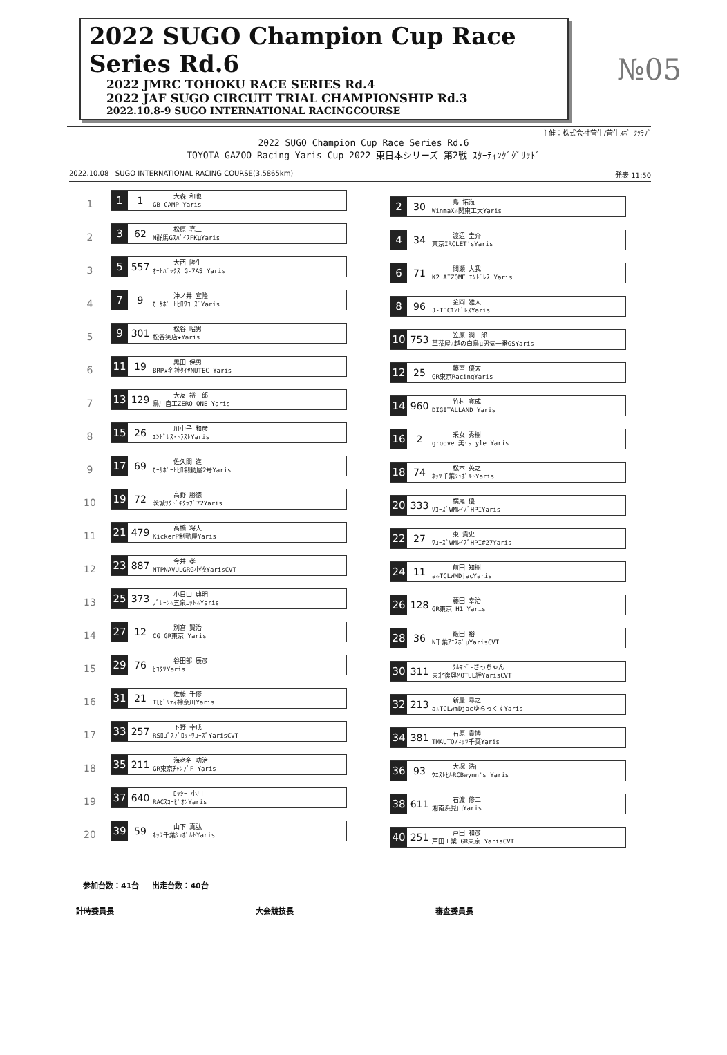2022 SUGO Champion Cup Race Series Rd.6
2022 JMRC TOHOKU RACE SERIES Rd.4
2022 JAF SUGO CIRCUIT TRIAL CHAMPIONSHIP Rd.3
2022.10.8-9 SUGO INTERNATIONAL RACINGCOURSE
№05
主催：株式会社菅生/菅生ｽﾎﾟｰﾂｸﾗﾌﾞ
2022 SUGO Champion Cup Race Series Rd.6
TOYOTA GAZOO Racing Yaris Cup 2022 東日本シリーズ 第2戦 ｽﾀｰﾃｨﾝｸﾞｸﾞﾘｯﾄﾞ
2022.10.08 SUGO INTERNATIONAL RACING COURSE(3.5865km) 発表 11:50
1
1 1
大森 和也
GB CAMP Yaris
2 30
島 拓海
WinmaX☆関東工大Yaris
2
3 62
松原 亮二
N群馬GｽﾊﾟｲｽFKμYaris
4 34
渡辺 圭介
東京IRCLET'sYaris
3
5 557
大西 隆生
ｵｰﾄﾊﾞｯｸｽ G-7AS Yaris
6 71
間瀬 大我
K2 AIZOME ｴﾝﾄﾞﾚｽ Yaris
4
7 9
沖ノ井 宣隆
ｶｰｻﾎﾟｰﾄﾋﾛﾜｺｰｽﾞYaris
8 96
金岡 雅人
J-TECｴﾝﾄﾞﾚｽYaris
5
9 301
松谷 昭男
松谷笑店★Yaris
10 753
笠原 潤一郎
革茶屋☆越の白鳥μ男気一番GSYaris
6
11 19
黒田 保男
BRP★名神ﾀｲﾔNUTEC Yaris
12 25
藤室 優太
GR東京RacingYaris
7
13 129
大友 裕一郎
鳥川自工ZERO ONE Yaris
14 960
竹村 寛成
DIGITALLAND Yaris
8
15 26
川中子 和彦
ｴﾝﾄﾞﾚｽ･ﾄﾗｽﾄYaris
16 2
采女 秀樹
groove 美･style Yaris
9
17 69
佐久間 進
ｶｰｻﾎﾟｰﾄﾋﾛ制動屋2号Yaris
18 74
松本 英之
ﾈｯﾂ千葉ｼｭﾎﾟﾙﾄYaris
10
19 72
高野 勝徳
茨城ﾜｸﾄﾞｷｸﾗﾌﾞ72Yaris
20 333
横尾 優一
ﾜｺｰｽﾞWMﾚｲｽﾞHPIYaris
11
21 479
高橋 将人
KickerP制動屋Yaris
22 27
東 貴史
ﾜｺｰｽﾞWMﾚｲｽﾞHPI#27Yaris
12
23 887
今井 孝
NTPNAVULGRG小牧YarisCVT
24 11
前田 知樹
a☆TCLWMDjacYaris
13
25 373
小日山 典明
ﾌﾞﾚｰﾝ☆五泉ﾆｯﾄ☆Yaris
26 128
藤田 幸治
GR東京 H1 Yaris
14
27 12
別宮 賢治
CG GR東京 Yaris
28 36
飯田 裕
N千葉ｱﾆｽﾎﾟμYarisCVT
15
29 76
谷田部 辰彦
ﾋｺﾀﾂYaris
30 311
ｸﾙﾏﾄﾞ-さっちゃん
東北復興MOTUL絆YarisCVT
16
31 21
佐藤 千修
Tﾓﾋﾞﾘﾃｨ神奈川Yaris
32 213
新屋 尋之
a☆TCLwmDjacゆらっくすYaris
17
33 257
下野 幸成
RSﾛｺﾞｽﾌﾟﾛｯﾄﾜｺｰｽﾞYarisCVT
34 381
石原 貴博
TMAUTO/ﾈｯﾂ千葉Yaris
18
35 211
海老名 功治
GR東京ﾁｬﾝﾌﾟF Yaris
36 93
大塚 浩由
ｳｴｽﾄﾋﾙRCBwynn's Yaris
19
37 640
ﾛｯｼｰ 小川
RACｽｺｰﾋﾟｵﾝYaris
38 611
石渡 修二
湘南浜見山Yaris
20
39 59
山下 真弘
ﾈｯﾂ千葉ｼｭﾎﾟﾙﾄYaris
40 251
戸田 和彦
戸田工業 GR東京 YarisCVT
参加台数：41台 出走台数：40台
計時委員長 大会競技長 審査委員長